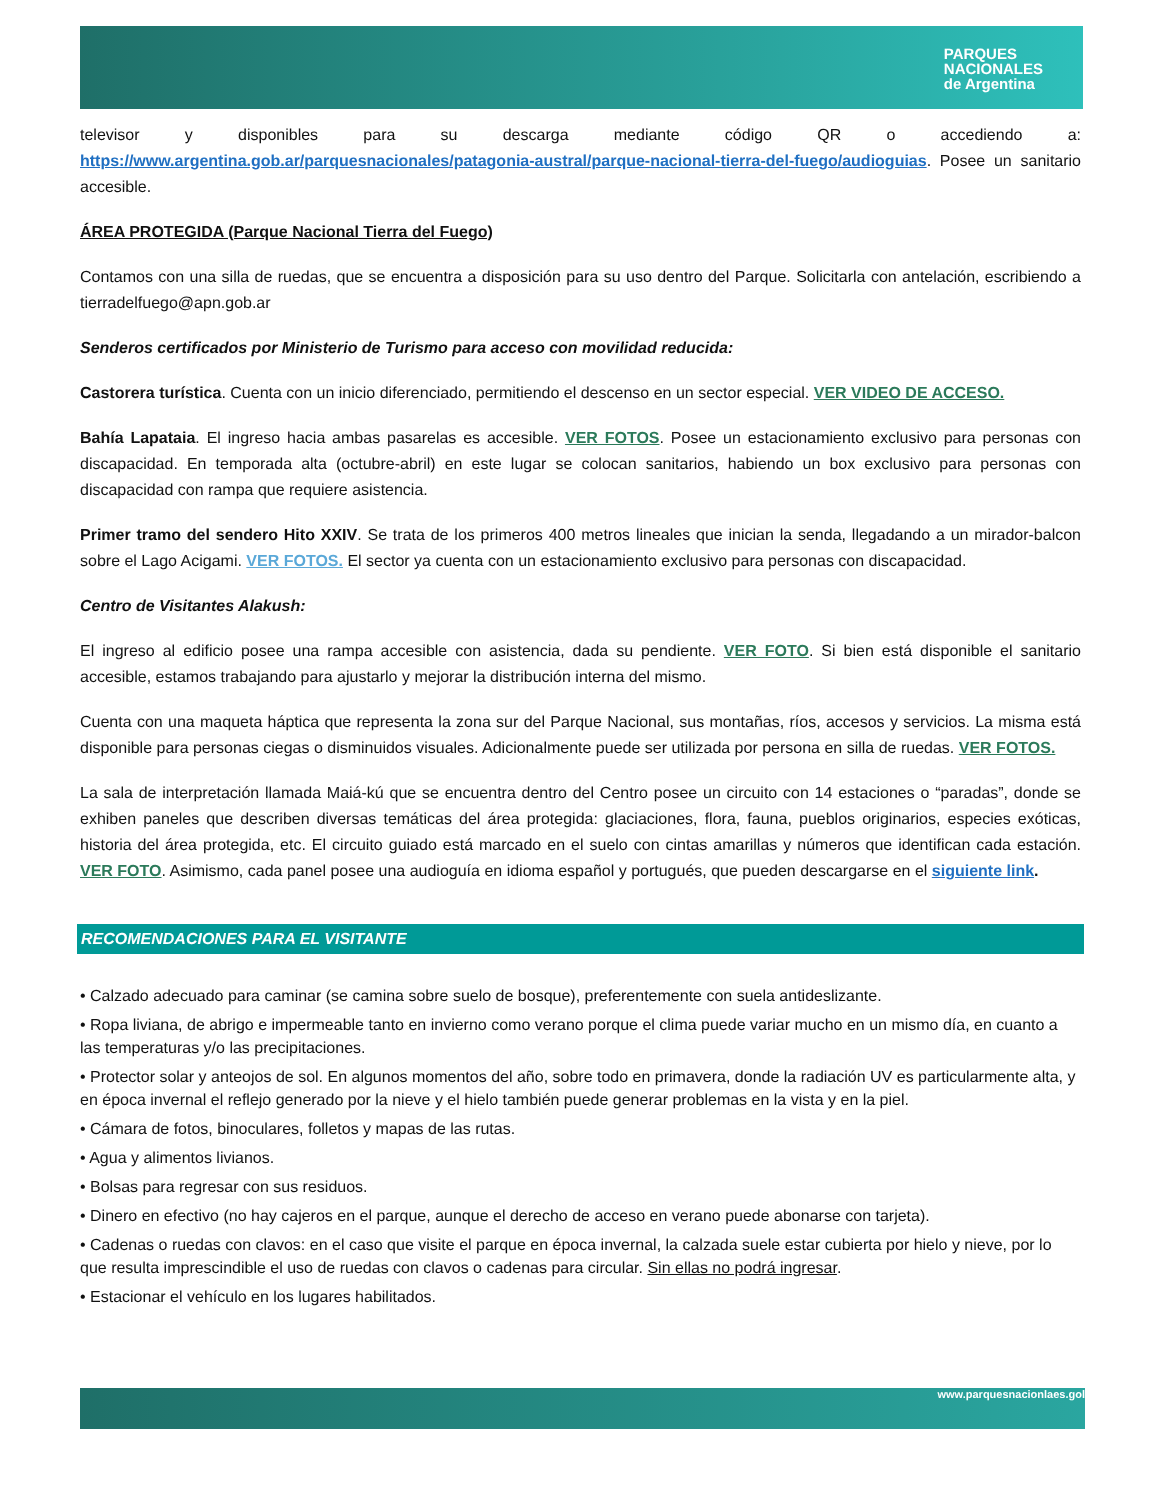PARQUES
NACIONALES
de Argentina
televisor y disponibles para su descarga mediante código QR o accediendo a: https://www.argentina.gob.ar/parquesnacionales/patagonia-austral/parque-nacional-tierra-del-fuego/audioguias. Posee un sanitario accesible.
ÁREA PROTEGIDA (Parque Nacional Tierra del Fuego)
Contamos con una silla de ruedas, que se encuentra a disposición para su uso dentro del Parque. Solicitarla con antelación, escribiendo a tierradelfuego@apn.gob.ar
Senderos certificados por Ministerio de Turismo para acceso con movilidad reducida:
Castorera turística. Cuenta con un inicio diferenciado, permitiendo el descenso en un sector especial. VER VIDEO DE ACCESO.
Bahía Lapataia. El ingreso hacia ambas pasarelas es accesible. VER FOTOS. Posee un estacionamiento exclusivo para personas con discapacidad. En temporada alta (octubre-abril) en este lugar se colocan sanitarios, habiendo un box exclusivo para personas con discapacidad con rampa que requiere asistencia.
Primer tramo del sendero Hito XXIV. Se trata de los primeros 400 metros lineales que inician la senda, llegadando a un mirador-balcon sobre el Lago Acigami. VER FOTOS. El sector ya cuenta con un estacionamiento exclusivo para personas con discapacidad.
Centro de Visitantes Alakush:
El ingreso al edificio posee una rampa accesible con asistencia, dada su pendiente. VER FOTO. Si bien está disponible el sanitario accesible, estamos trabajando para ajustarlo y mejorar la distribución interna del mismo.
Cuenta con una maqueta háptica que representa la zona sur del Parque Nacional, sus montañas, ríos, accesos y servicios. La misma está disponible para personas ciegas o disminuidos visuales. Adicionalmente puede ser utilizada por persona en silla de ruedas. VER FOTOS.
La sala de interpretación llamada Maiá-kú que se encuentra dentro del Centro posee un circuito con 14 estaciones o “paradas”, donde se exhiben paneles que describen diversas temáticas del área protegida: glaciaciones, flora, fauna, pueblos originarios, especies exóticas, historia del área protegida, etc. El circuito guiado está marcado en el suelo con cintas amarillas y números que identifican cada estación. VER FOTO. Asimismo, cada panel posee una audioguía en idioma español y portugués, que pueden descargarse en el siguiente link.
RECOMENDACIONES PARA EL VISITANTE
• Calzado adecuado para caminar (se camina sobre suelo de bosque), preferentemente con suela antideslizante.
• Ropa liviana, de abrigo e impermeable tanto en invierno como verano porque el clima puede variar mucho en un mismo día, en cuanto a las temperaturas y/o las precipitaciones.
• Protector solar y anteojos de sol. En algunos momentos del año, sobre todo en primavera, donde la radiación UV es particularmente alta, y en época invernal el reflejo generado por la nieve y el hielo también puede generar problemas en la vista y en la piel.
• Cámara de fotos, binoculares, folletos y mapas de las rutas.
• Agua y alimentos livianos.
• Bolsas para regresar con sus residuos.
• Dinero en efectivo (no hay cajeros en el parque, aunque el derecho de acceso en verano puede abonarse con tarjeta).
• Cadenas o ruedas con clavos: en el caso que visite el parque en época invernal, la calzada suele estar cubierta por hielo y nieve, por lo que resulta imprescindible el uso de ruedas con clavos o cadenas para circular. Sin ellas no podrá ingresar.
• Estacionar el vehículo en los lugares habilitados.
www.parquesnacionlaes.gol